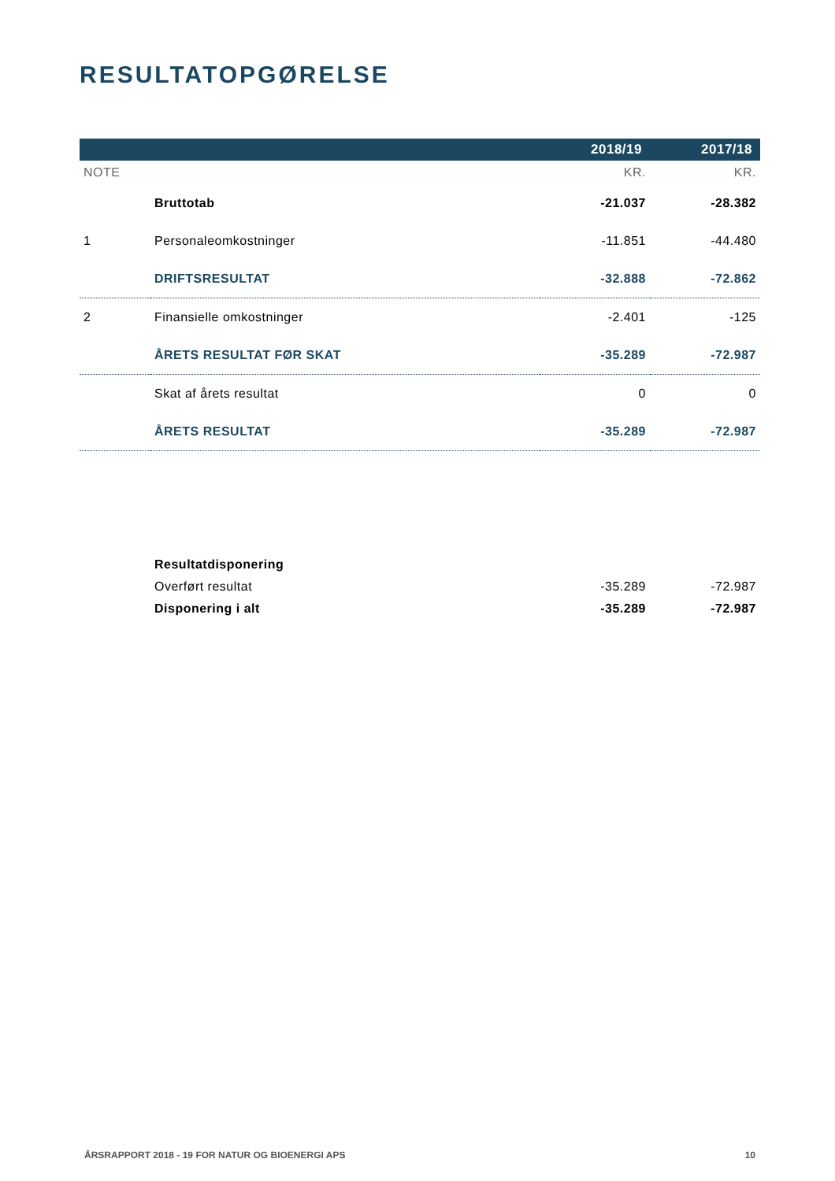RESULTATOPGØRELSE
| | | 2018/19 | 2017/18 |
| --- | --- | --- | --- |
| NOTE | | KR. | KR. |
| | Bruttotab | -21.037 | -28.382 |
| 1 | Personaleomkostninger | -11.851 | -44.480 |
| | DRIFTSRESULTAT | -32.888 | -72.862 |
| 2 | Finansielle omkostninger | -2.401 | -125 |
| | ÅRETS RESULTAT FØR SKAT | -35.289 | -72.987 |
| | Skat af årets resultat | 0 | 0 |
| | ÅRETS RESULTAT | -35.289 | -72.987 |
| | Resultatdisponering | | |
| | Overført resultat | -35.289 | -72.987 |
| | Disponering i alt | -35.289 | -72.987 |
ÅRSRAPPORT 2018 - 19 FOR NATUR OG BIOENERGI APS 10